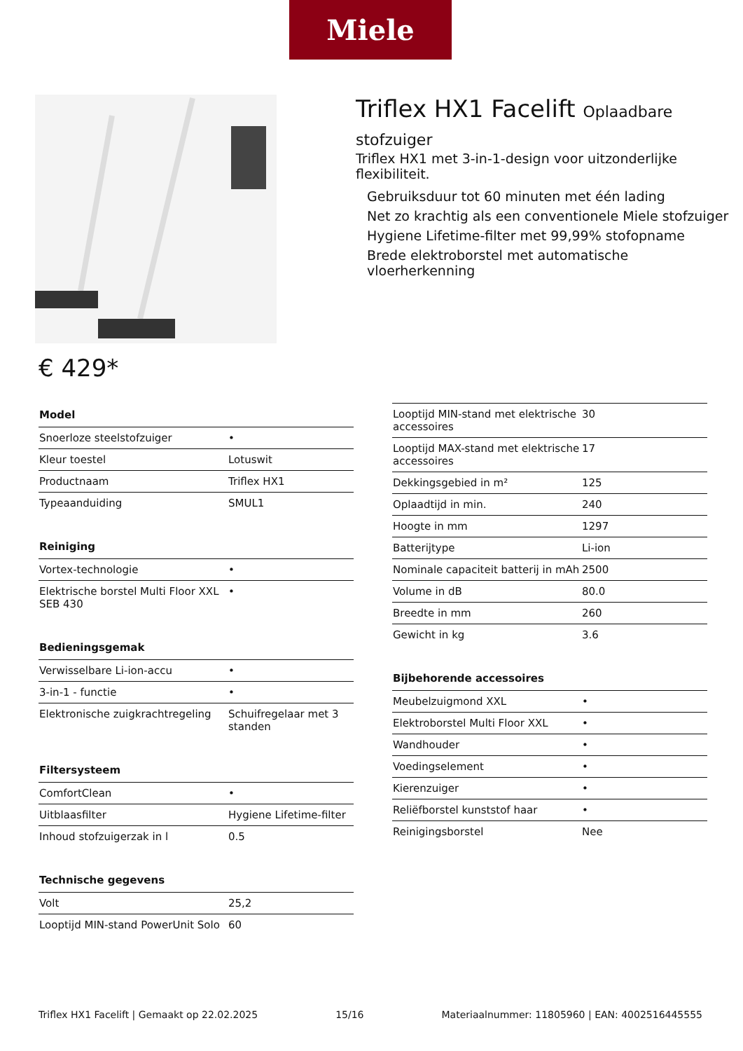Miele
Triflex HX1 Facelift Oplaadbare stofzuiger
Triflex HX1 met 3-in-1-design voor uitzonderlijke flexibiliteit.
Gebruiksduur tot 60 minuten met één lading
Net zo krachtig als een conventionele Miele stofzuiger
Hygiene Lifetime-filter met 99,99% stofopname
Brede elektroborstel met automatische vloerherkenning
€ 429*
| Model | |
| --- | --- |
| Snoerloze steelstofzuiger | • |
| Kleur toestel | Lotuswit |
| Productnaam | Triflex HX1 |
| Typeaanduiding | SMUL1 |
| Reiniging | |
| --- | --- |
| Vortex-technologie | • |
| Elektrische borstel Multi Floor XXL SEB 430 | • |
| Bedieningsgemak | |
| --- | --- |
| Verwisselbare Li-ion-accu | • |
| 3-in-1 - functie | • |
| Elektronische zuigkrachtregeling | Schuifregelaar met 3 standen |
| Filtersysteem | |
| --- | --- |
| ComfortClean | • |
| Uitblaasfilter | Hygiene Lifetime-filter |
| Inhoud stofzuigerzak in l | 0.5 |
| Technische gegevens | |
| --- | --- |
| Volt | 25,2 |
| Looptijd MIN-stand PowerUnit Solo | 60 |
| Looptijd MIN-stand met elektrische accessoires | 30 |
| Looptijd MAX-stand met elektrische accessoires | 17 |
| Dekkingsgebied in m² | 125 |
| Oplaadtijd in min. | 240 |
| Hoogte in mm | 1297 |
| Batterijtype | Li-ion |
| Nominale capaciteit batterij in mAh | 2500 |
| Volume in dB | 80.0 |
| Breedte in mm | 260 |
| Gewicht in kg | 3.6 |
| Bijbehorende accessoires | |
| --- | --- |
| Meubelzuigmond XXL | • |
| Elektroborstel Multi Floor XXL | • |
| Wandhouder | • |
| Voedingselement | • |
| Kierenzuiger | • |
| Reliëfborstel kunststof haar | • |
| Reinigingsborstel | Nee |
Triflex HX1 Facelift | Gemaakt op 22.02.2025 15/16 Materiaalnummer: 11805960 | EAN: 4002516445555